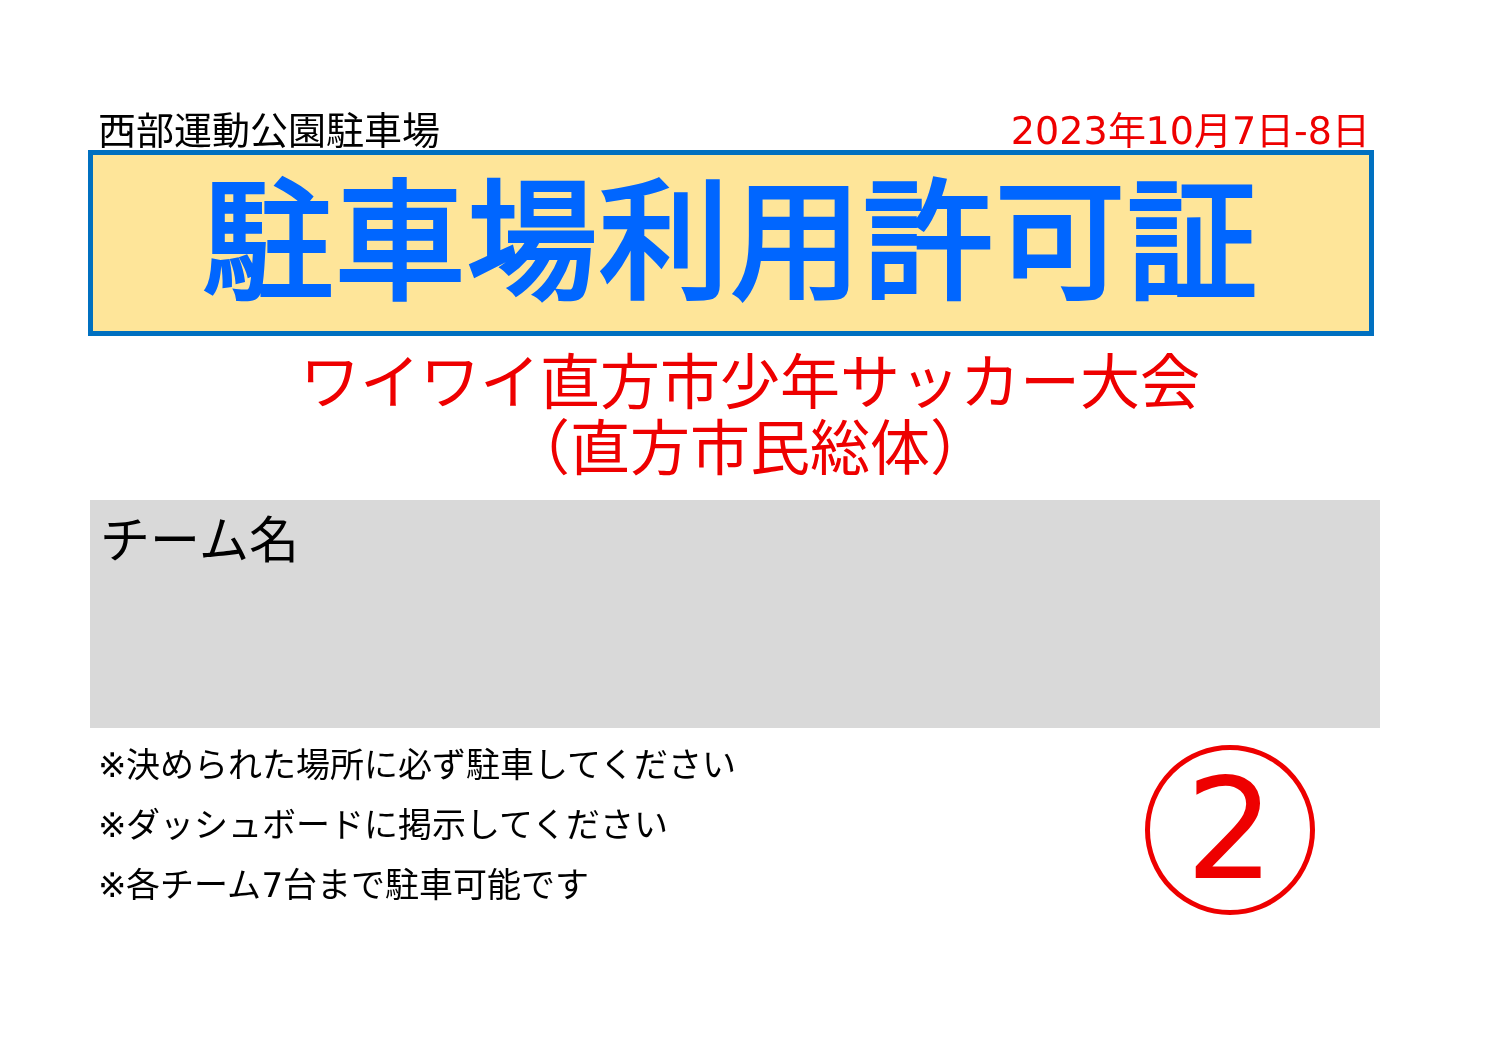西部運動公園駐車場 2023年10月7日-8日
駐車場利用許可証
ワイワイ直方市少年サッカー大会
（直方市民総体）
チーム名
※決められた場所に必ず駐車してください
※ダッシュボードに掲示してください
※各チーム7台まで駐車可能です
2